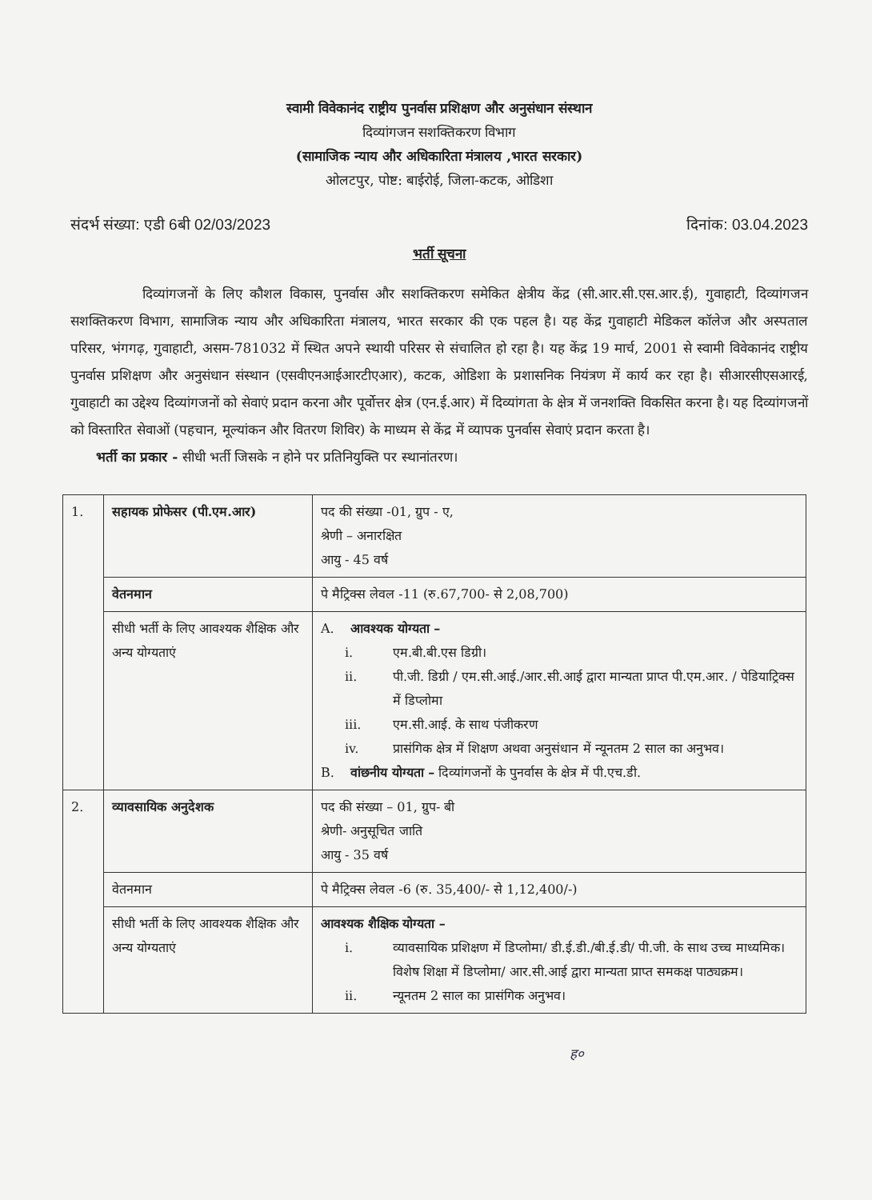स्वामी विवेकानंद राष्ट्रीय पुनर्वास प्रशिक्षण और अनुसंधान संस्थान
दिव्यांगजन सशक्तिकरण विभाग
(सामाजिक न्याय और अधिकारिता मंत्रालय ,भारत सरकार)
ओलटपुर, पोष्ट: बाईरोई, जिला-कटक, ओडिशा
संदर्भ संख्या: एडी 6बी 02/03/2023 दिनांक: 03.04.2023
भर्ती सूचना
दिव्यांगजनों के लिए कौशल विकास, पुनर्वास और सशक्तिकरण समेकित क्षेत्रीय केंद्र (सी.आर.सी.एस.आर.ई), गुवाहाटी, दिव्यांगजन सशक्तिकरण विभाग, सामाजिक न्याय और अधिकारिता मंत्रालय, भारत सरकार की एक पहल है। यह केंद्र गुवाहाटी मेडिकल कॉलेज और अस्पताल परिसर, भंगगढ़, गुवाहाटी, असम-781032 में स्थित अपने स्थायी परिसर से संचालित हो रहा है। यह केंद्र 19 मार्च, 2001 से स्वामी विवेकानंद राष्ट्रीय पुनर्वास प्रशिक्षण और अनुसंधान संस्थान (एसवीएनआईआरटीएआर), कटक, ओडिशा के प्रशासनिक नियंत्रण में कार्य कर रहा है। सीआरसीएसआरई, गुवाहाटी का उद्देश्य दिव्यांगजनों को सेवाएं प्रदान करना और पूर्वोत्तर क्षेत्र (एन.ई.आर) में दिव्यांगता के क्षेत्र में जनशक्ति विकसित करना है। यह दिव्यांगजनों को विस्तारित सेवाओं (पहचान, मूल्यांकन और वितरण शिविर) के माध्यम से केंद्र में व्यापक पुनर्वास सेवाएं प्रदान करता है।
भर्ती का प्रकार - सीधी भर्ती जिसके न होने पर प्रतिनियुक्ति पर स्थानांतरण।
| 1. | सहायक प्रोफेसर (पी.एम.आर) | पद की संख्या -01, ग्रुप - ए, श्रेणी – अनारक्षित आयु - 45 वर्ष |
| | वेतनमान | पे मैट्रिक्स लेवल -11 (रु.67,700- से 2,08,700) |
| | सीधी भर्ती के लिए आवश्यक शैक्षिक और अन्य योग्यताएं | A. आवश्यक योग्यता – i. एम.बी.बी.एस डिग्री। ii. पी.जी. डिग्री / एम.सी.आई./आर.सी.आई द्वारा मान्यता प्राप्त पी.एम.आर. / पेडियाट्रिक्स में डिप्लोमा iii. एम.सी.आई. के साथ पंजीकरण iv. प्रासंगिक क्षेत्र में शिक्षण अथवा अनुसंधान में न्यूनतम 2 साल का अनुभव। B. वांछनीय योग्यता – दिव्यांगजनों के पुनर्वास के क्षेत्र में पी.एच.डी. |
| 2. | व्यावसायिक अनुदेशक | पद की संख्या – 01, ग्रुप- बी श्रेणी- अनुसूचित जाति आयु - 35 वर्ष |
| | वेतनमान | पे मैट्रिक्स लेवल -6 (रु. 35,400/- से 1,12,400/-) |
| | सीधी भर्ती के लिए आवश्यक शैक्षिक और अन्य योग्यताएं | आवश्यक शैक्षिक योग्यता – i. व्यावसायिक प्रशिक्षण में डिप्लोमा/ डी.ई.डी./बी.ई.डी/ पी.जी. के साथ उच्च माध्यमिक। विशेष शिक्षा में डिप्लोमा/ आर.सी.आई द्वारा मान्यता प्राप्त समकक्ष पाठ्यक्रम। ii. न्यूनतम 2 साल का प्रासंगिक अनुभव। |
ह०